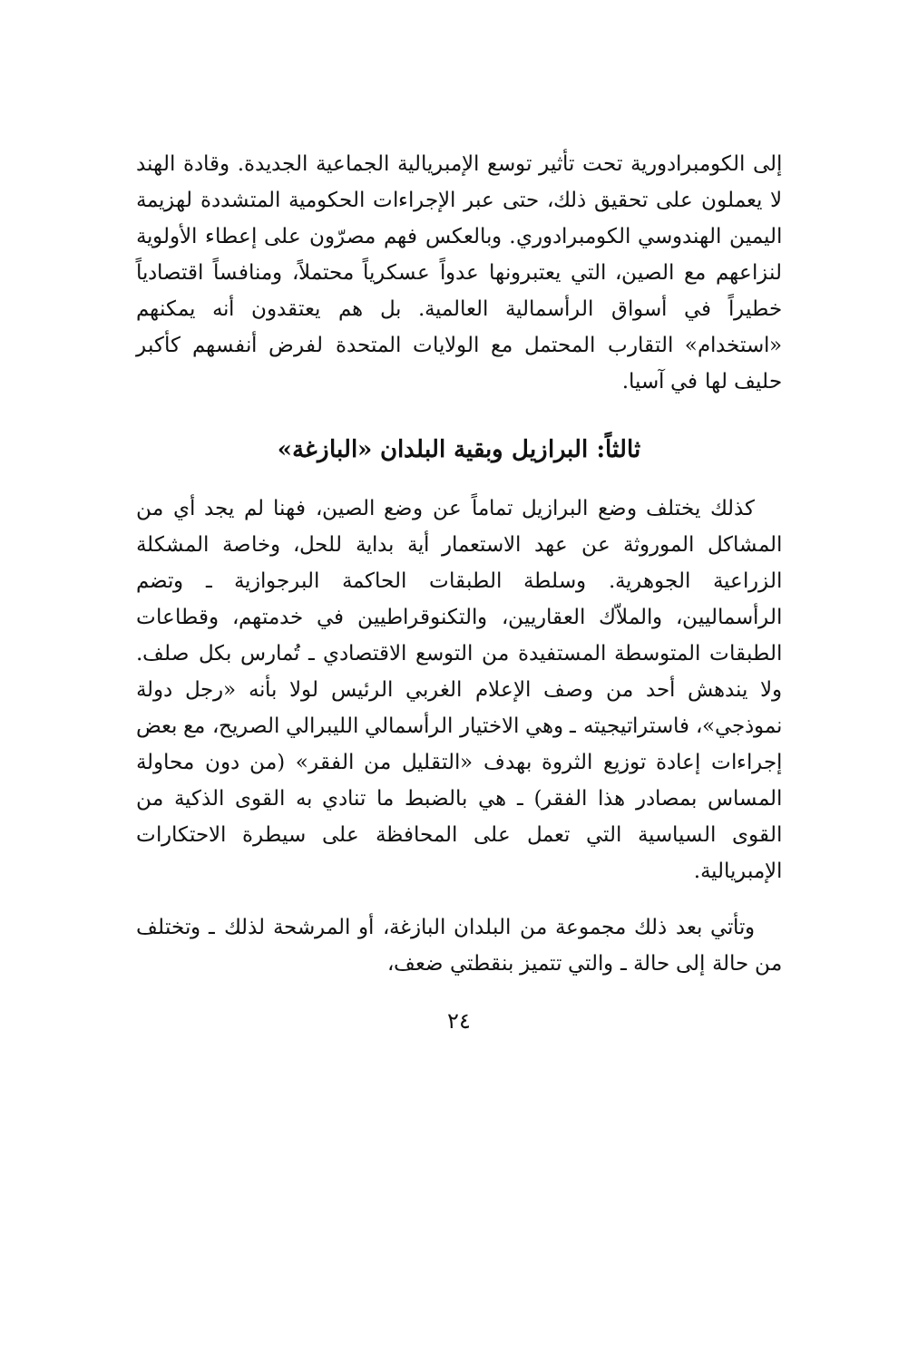إلى الكومبرادورية تحت تأثير توسع الإمبريالية الجماعية الجديدة. وقادة الهند لا يعملون على تحقيق ذلك، حتى عبر الإجراءات الحكومية المتشددة لهزيمة اليمين الهندوسي الكومبرادوري. وبالعكس فهم مصرّون على إعطاء الأولوية لنزاعهم مع الصين، التي يعتبرونها عدواً عسكرياً محتملاً، ومنافساً اقتصادياً خطيراً في أسواق الرأسمالية العالمية. بل هم يعتقدون أنه يمكنهم «استخدام» التقارب المحتمل مع الولايات المتحدة لفرض أنفسهم كأكبر حليف لها في آسيا.
ثالثاً: البرازيل وبقية البلدان «البازغة»
كذلك يختلف وضع البرازيل تماماً عن وضع الصين، فهنا لم يجد أي من المشاكل الموروثة عن عهد الاستعمار أية بداية للحل، وخاصة المشكلة الزراعية الجوهرية. وسلطة الطبقات الحاكمة البرجوازية ـ وتضم الرأسماليين، والملاّك العقاريين، والتكنوقراطيين في خدمتهم، وقطاعات الطبقات المتوسطة المستفيدة من التوسع الاقتصادي ـ تُمارس بكل صلف. ولا يندهش أحد من وصف الإعلام الغربي الرئيس لولا بأنه «رجل دولة نموذجي»، فاستراتيجيته ـ وهي الاختيار الرأسمالي الليبرالي الصريح، مع بعض إجراءات إعادة توزيع الثروة بهدف «التقليل من الفقر» (من دون محاولة المساس بمصادر هذا الفقر) ـ هي بالضبط ما تنادي به القوى الذكية من القوى السياسية التي تعمل على المحافظة على سيطرة الاحتكارات الإمبريالية.
وتأتي بعد ذلك مجموعة من البلدان البازغة، أو المرشحة لذلك ـ وتختلف من حالة إلى حالة ـ والتي تتميز بنقطتي ضعف،
٢٤